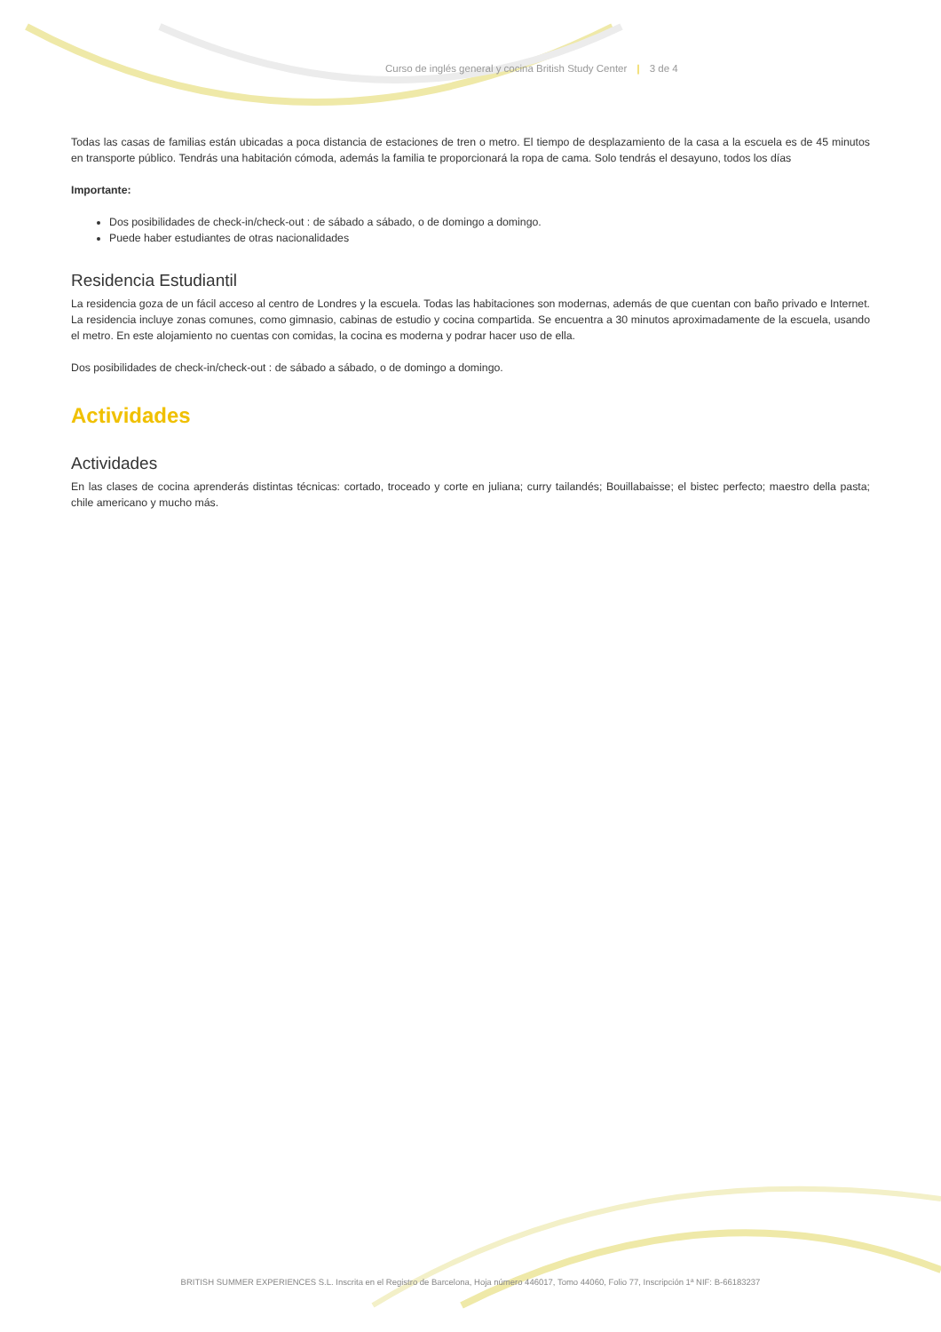Curso de inglés general y cocina British Study Center | 3 de 4
Todas las casas de familias están ubicadas a poca distancia de estaciones de tren o metro. El tiempo de desplazamiento de la casa a la escuela es de 45 minutos en transporte público. Tendrás una habitación cómoda, además la familia te proporcionará la ropa de cama. Solo tendrás el desayuno, todos los días
Importante:
Dos posibilidades de check-in/check-out : de sábado a sábado, o de domingo a domingo.
Puede haber estudiantes de otras nacionalidades
Residencia Estudiantil
La residencia goza de un fácil acceso al centro de Londres y la escuela. Todas las habitaciones son modernas, además de que cuentan con baño privado e Internet. La residencia incluye zonas comunes, como gimnasio, cabinas de estudio y cocina compartida. Se encuentra a 30 minutos aproximadamente de la escuela, usando el metro. En este alojamiento no cuentas con comidas, la cocina es moderna y podrar hacer uso de ella.
Dos posibilidades de check-in/check-out : de sábado a sábado, o de domingo a domingo.
Actividades
Actividades
En las clases de cocina aprenderás distintas técnicas: cortado, troceado y corte en juliana; curry tailandés; Bouillabaisse; el bistec perfecto; maestro della pasta; chile americano y mucho más.
BRITISH SUMMER EXPERIENCES S.L. Inscrita en el Registro de Barcelona, Hoja número 446017, Tomo 44060, Folio 77, Inscripción 1ª NIF: B-66183237